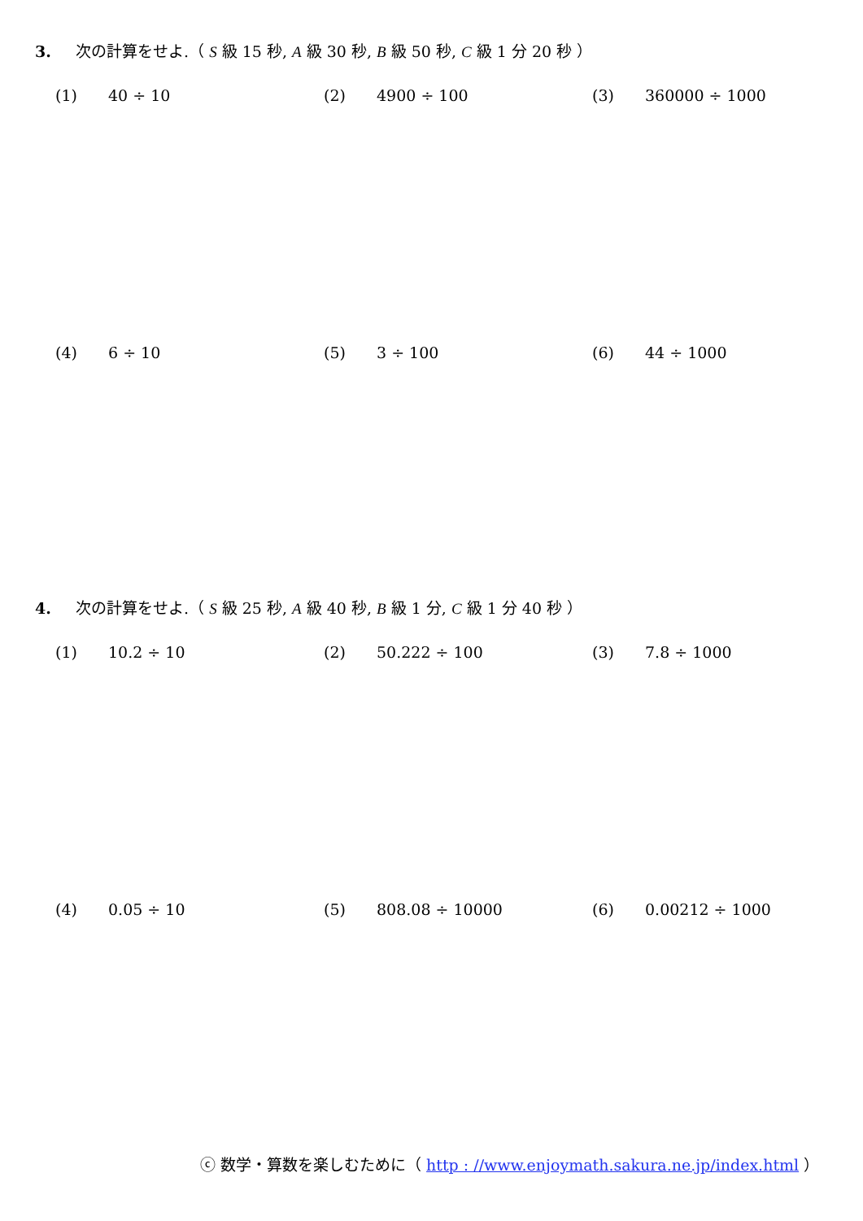3. 次の計算をせよ.（ S 級 15 秒, A 級 30 秒, B 級 50 秒, C 級 1 分 20 秒 ）
(1) 40 ÷ 10 (2) 4900 ÷ 100 (3) 360000 ÷ 1000
(4) 6 ÷ 10 (5) 3 ÷ 100 (6) 44 ÷ 1000
4. 次の計算をせよ.（ S 級 25 秒, A 級 40 秒, B 級 1 分, C 級 1 分 40 秒 ）
(1) 10.2 ÷ 10 (2) 50.222 ÷ 100 (3) 7.8 ÷ 1000
(4) 0.05 ÷ 10 (5) 808.08 ÷ 10000 (6) 0.00212 ÷ 1000
ⓒ 数学・算数を楽しむために（ http : //www.enjoymath.sakura.ne.jp/index.html ）